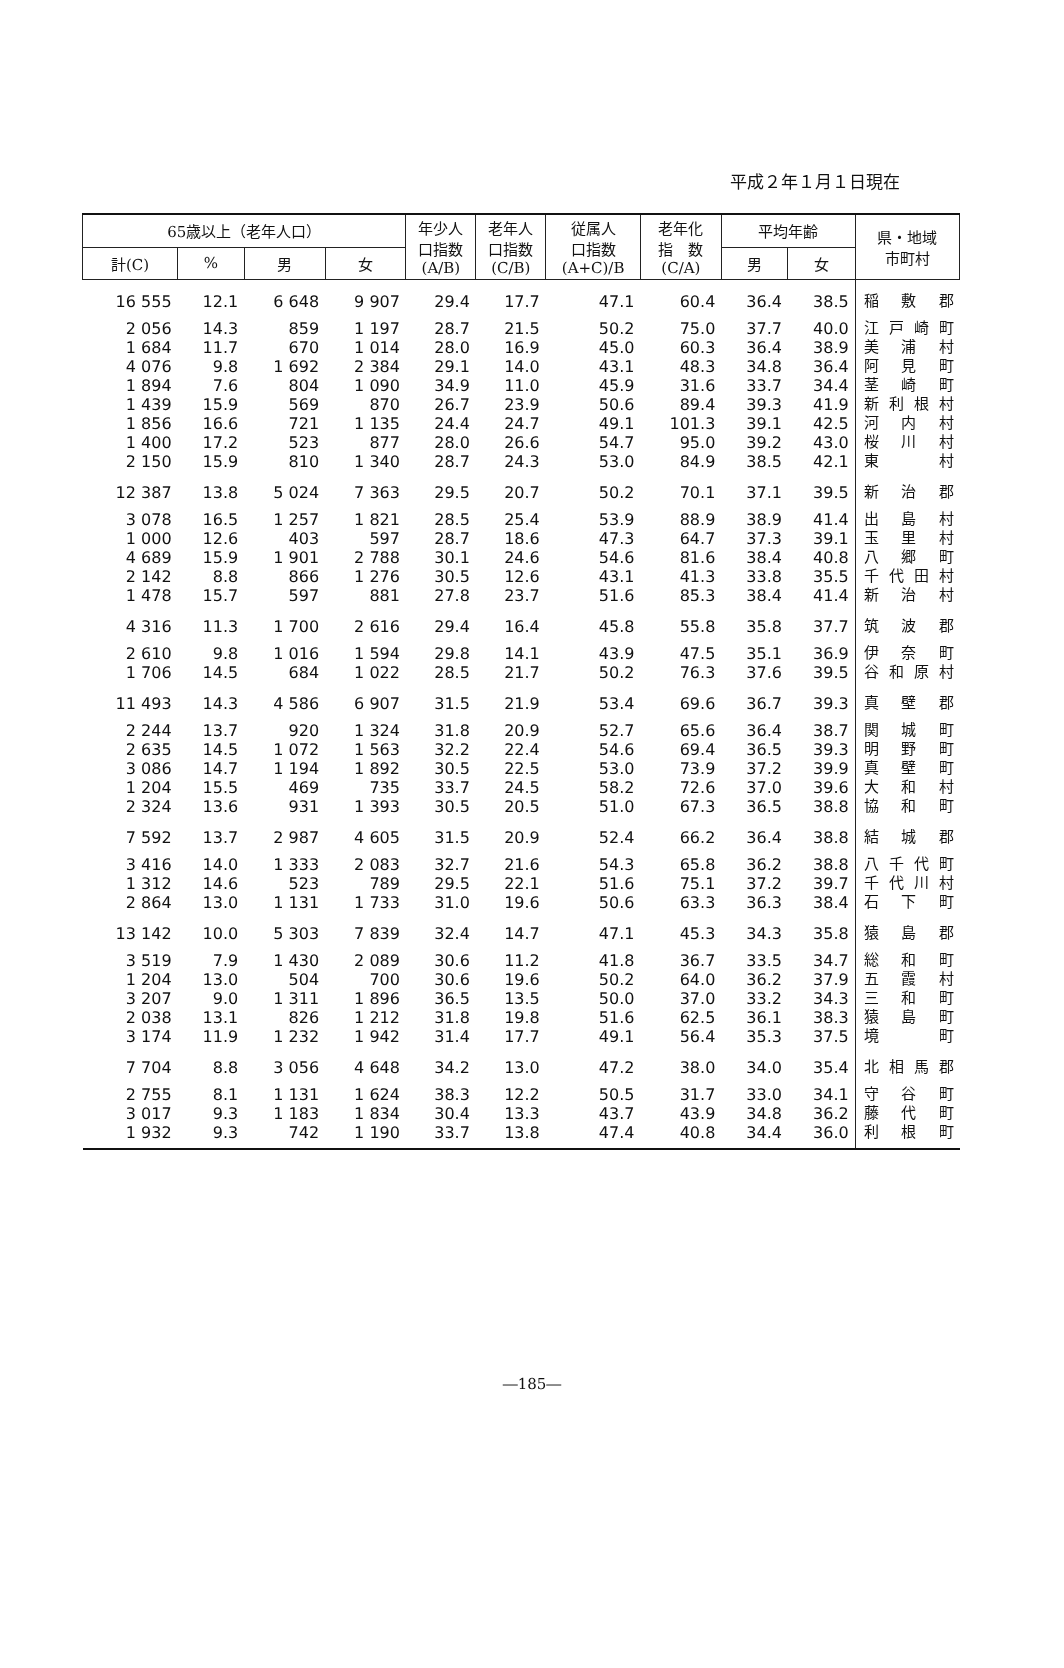平成２年１月１日現在
| 65歳以上（老年人口） | | | | 年少人 口指数 (A/B) | 老年人 口指数 (C/B) | 従属人 口指数 (A+C)/B | 老年化 指 数 (C/A) | 平均年齢 | | 県・地域 市町村 |
| --- | --- | --- | --- | --- | --- | --- | --- | --- | --- | --- |
| 計(C) | % | 男 | 女 | | | | | 男 | 女 | |
| 16 555 | 12.1 | 6 648 | 9 907 | 29.4 | 17.7 | 47.1 | 60.4 | 36.4 | 38.5 | 稲敷郡 |
| 2 056 | 14.3 | 859 | 1 197 | 28.7 | 21.5 | 50.2 | 75.0 | 37.7 | 40.0 | 江戸崎町 |
| 1 684 | 11.7 | 670 | 1 014 | 28.0 | 16.9 | 45.0 | 60.3 | 36.4 | 38.9 | 美浦村 |
| 4 076 | 9.8 | 1 692 | 2 384 | 29.1 | 14.0 | 43.1 | 48.3 | 34.8 | 36.4 | 阿見町 |
| 1 894 | 7.6 | 804 | 1 090 | 34.9 | 11.0 | 45.9 | 31.6 | 33.7 | 34.4 | 茎崎町 |
| 1 439 | 15.9 | 569 | 870 | 26.7 | 23.9 | 50.6 | 89.4 | 39.3 | 41.9 | 新利根村 |
| 1 856 | 16.6 | 721 | 1 135 | 24.4 | 24.7 | 49.1 | 101.3 | 39.1 | 42.5 | 河内村 |
| 1 400 | 17.2 | 523 | 877 | 28.0 | 26.6 | 54.7 | 95.0 | 39.2 | 43.0 | 桜川村 |
| 2 150 | 15.9 | 810 | 1 340 | 28.7 | 24.3 | 53.0 | 84.9 | 38.5 | 42.1 | 東村 |
| 12 387 | 13.8 | 5 024 | 7 363 | 29.5 | 20.7 | 50.2 | 70.1 | 37.1 | 39.5 | 新治郡 |
| 3 078 | 16.5 | 1 257 | 1 821 | 28.5 | 25.4 | 53.9 | 88.9 | 38.9 | 41.4 | 出島村 |
| 1 000 | 12.6 | 403 | 597 | 28.7 | 18.6 | 47.3 | 64.7 | 37.3 | 39.1 | 玉里村 |
| 4 689 | 15.9 | 1 901 | 2 788 | 30.1 | 24.6 | 54.6 | 81.6 | 38.4 | 40.8 | 八郷町 |
| 2 142 | 8.8 | 866 | 1 276 | 30.5 | 12.6 | 43.1 | 41.3 | 33.8 | 35.5 | 千代田村 |
| 1 478 | 15.7 | 597 | 881 | 27.8 | 23.7 | 51.6 | 85.3 | 38.4 | 41.4 | 新治村 |
| 4 316 | 11.3 | 1 700 | 2 616 | 29.4 | 16.4 | 45.8 | 55.8 | 35.8 | 37.7 | 筑波郡 |
| 2 610 | 9.8 | 1 016 | 1 594 | 29.8 | 14.1 | 43.9 | 47.5 | 35.1 | 36.9 | 伊奈町 |
| 1 706 | 14.5 | 684 | 1 022 | 28.5 | 21.7 | 50.2 | 76.3 | 37.6 | 39.5 | 谷和原村 |
| 11 493 | 14.3 | 4 586 | 6 907 | 31.5 | 21.9 | 53.4 | 69.6 | 36.7 | 39.3 | 真壁郡 |
| 2 244 | 13.7 | 920 | 1 324 | 31.8 | 20.9 | 52.7 | 65.6 | 36.4 | 38.7 | 関城町 |
| 2 635 | 14.5 | 1 072 | 1 563 | 32.2 | 22.4 | 54.6 | 69.4 | 36.5 | 39.3 | 明野町 |
| 3 086 | 14.7 | 1 194 | 1 892 | 30.5 | 22.5 | 53.0 | 73.9 | 37.2 | 39.9 | 真壁町 |
| 1 204 | 15.5 | 469 | 735 | 33.7 | 24.5 | 58.2 | 72.6 | 37.0 | 39.6 | 大和村 |
| 2 324 | 13.6 | 931 | 1 393 | 30.5 | 20.5 | 51.0 | 67.3 | 36.5 | 38.8 | 協和町 |
| 7 592 | 13.7 | 2 987 | 4 605 | 31.5 | 20.9 | 52.4 | 66.2 | 36.4 | 38.8 | 結城郡 |
| 3 416 | 14.0 | 1 333 | 2 083 | 32.7 | 21.6 | 54.3 | 65.8 | 36.2 | 38.8 | 八千代町 |
| 1 312 | 14.6 | 523 | 789 | 29.5 | 22.1 | 51.6 | 75.1 | 37.2 | 39.7 | 千代川村 |
| 2 864 | 13.0 | 1 131 | 1 733 | 31.0 | 19.6 | 50.6 | 63.3 | 36.3 | 38.4 | 石下町 |
| 13 142 | 10.0 | 5 303 | 7 839 | 32.4 | 14.7 | 47.1 | 45.3 | 34.3 | 35.8 | 猿島郡 |
| 3 519 | 7.9 | 1 430 | 2 089 | 30.6 | 11.2 | 41.8 | 36.7 | 33.5 | 34.7 | 総和町 |
| 1 204 | 13.0 | 504 | 700 | 30.6 | 19.6 | 50.2 | 64.0 | 36.2 | 37.9 | 五霞村 |
| 3 207 | 9.0 | 1 311 | 1 896 | 36.5 | 13.5 | 50.0 | 37.0 | 33.2 | 34.3 | 三和町 |
| 2 038 | 13.1 | 826 | 1 212 | 31.8 | 19.8 | 51.6 | 62.5 | 36.1 | 38.3 | 猿島町 |
| 3 174 | 11.9 | 1 232 | 1 942 | 31.4 | 17.7 | 49.1 | 56.4 | 35.3 | 37.5 | 境町 |
| 7 704 | 8.8 | 3 056 | 4 648 | 34.2 | 13.0 | 47.2 | 38.0 | 34.0 | 35.4 | 北相馬郡 |
| 2 755 | 8.1 | 1 131 | 1 624 | 38.3 | 12.2 | 50.5 | 31.7 | 33.0 | 34.1 | 守谷町 |
| 3 017 | 9.3 | 1 183 | 1 834 | 30.4 | 13.3 | 43.7 | 43.9 | 34.8 | 36.2 | 藤代町 |
| 1 932 | 9.3 | 742 | 1 190 | 33.7 | 13.8 | 47.4 | 40.8 | 34.4 | 36.0 | 利根町 |
―185―